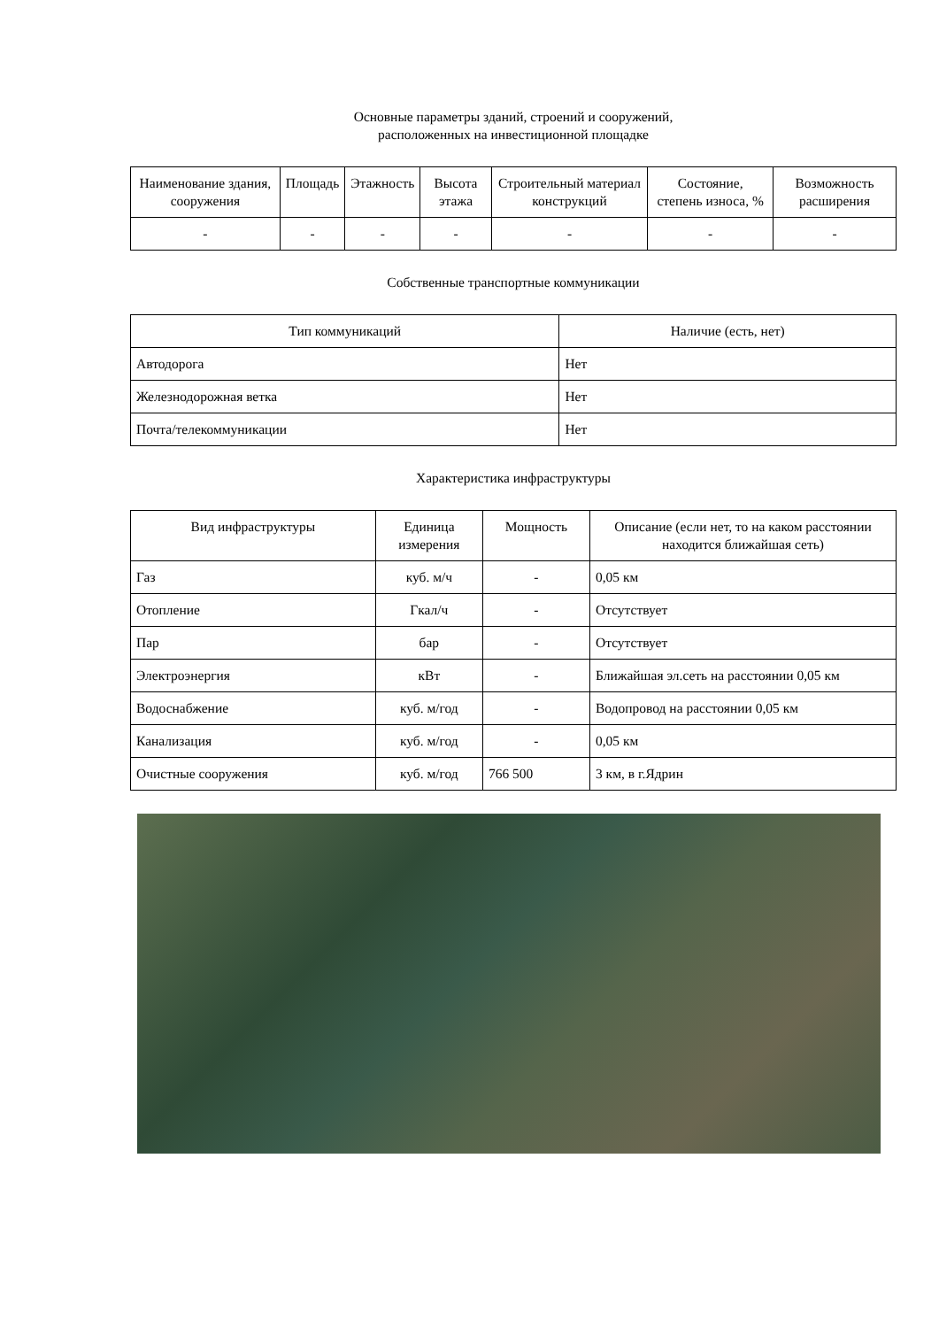Основные параметры зданий, строений и сооружений,
расположенных на инвестиционной площадке
| Наименование здания, сооружения | Площадь | Этажность | Высота этажа | Строительный материал конструкций | Состояние, степень износа, % | Возможность расширения |
| --- | --- | --- | --- | --- | --- | --- |
| - | - | - | - | - | - | - |
Собственные транспортные коммуникации
| Тип коммуникаций | Наличие (есть, нет) |
| --- | --- |
| Автодорога | Нет |
| Железнодорожная ветка | Нет |
| Почта/телекоммуникации | Нет |
Характеристика инфраструктуры
| Вид инфраструктуры | Единица измерения | Мощность | Описание (если нет, то на каком расстоянии находится ближайшая сеть) |
| --- | --- | --- | --- |
| Газ | куб. м/ч | - | 0,05 км |
| Отопление | Гкал/ч | - | Отсутствует |
| Пар | бар | - | Отсутствует |
| Электроэнергия | кВт | - | Ближайшая эл.сеть на расстоянии 0,05 км |
| Водоснабжение | куб. м/год | - | Водопровод на расстоянии 0,05 км |
| Канализация | куб. м/год | - | 0,05 км |
| Очистные сооружения | куб. м/год | 766 500 | 3 км, в г.Ядрин |